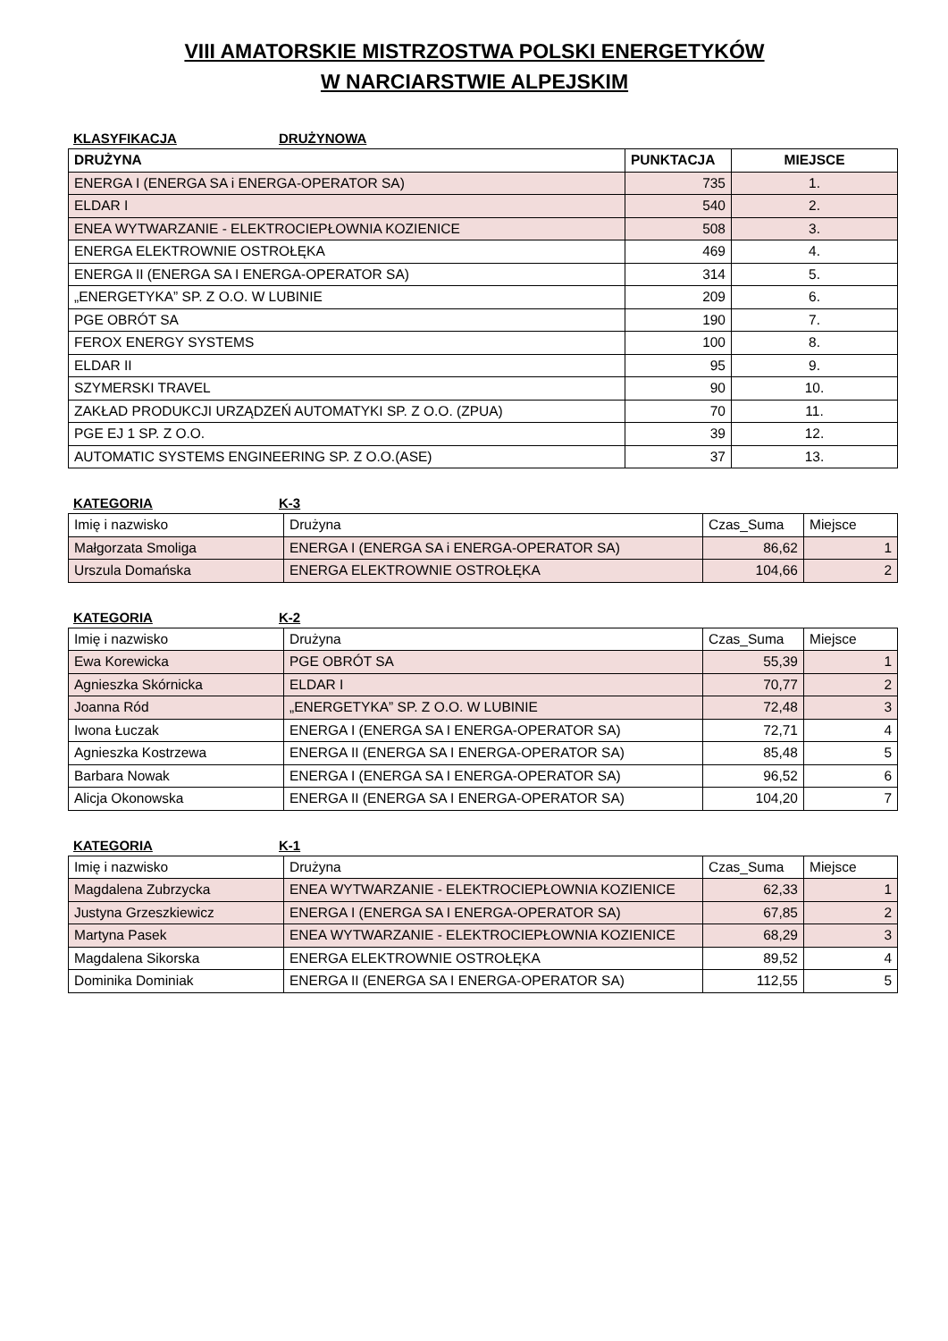VIII AMATORSKIE MISTRZOSTWA POLSKI ENERGETYKÓW
W NARCIARSTWIE ALPEJSKIM
KLASYFIKACJA DRUŻYNOWA
| DRUŻYNA | PUNKTACJA | MIEJSCE |
| --- | --- | --- |
| ENERGA I (ENERGA SA i ENERGA-OPERATOR SA) | 735 | 1. |
| ELDAR I | 540 | 2. |
| ENEA WYTWARZANIE - ELEKTROCIEPŁOWNIA KOZIENICE | 508 | 3. |
| ENERGA ELEKTROWNIE OSTROŁĘKA | 469 | 4. |
| ENERGA II (ENERGA SA I ENERGA-OPERATOR SA) | 314 | 5. |
| „ENERGETYKA” SP. Z O.O. W LUBINIE | 209 | 6. |
| PGE OBRÓT SA | 190 | 7. |
| FEROX ENERGY SYSTEMS | 100 | 8. |
| ELDAR II | 95 | 9. |
| SZYMERSKI TRAVEL | 90 | 10. |
| ZAKŁAD PRODUKCJI URZĄDZEŃ AUTOMATYKI SP. Z O.O. (ZPUA) | 70 | 11. |
| PGE EJ 1 SP. Z O.O. | 39 | 12. |
| AUTOMATIC SYSTEMS ENGINEERING SP. Z O.O.(ASE) | 37 | 13. |
KATEGORIA K-3
| Imię i nazwisko | Drużyna | Czas_Suma | Miejsce |
| --- | --- | --- | --- |
| Małgorzata Smoliga | ENERGA I (ENERGA SA i ENERGA-OPERATOR SA) | 86,62 | 1 |
| Urszula Domańska | ENERGA ELEKTROWNIE OSTROŁĘKA | 104,66 | 2 |
KATEGORIA K-2
| Imię i nazwisko | Drużyna | Czas_Suma | Miejsce |
| --- | --- | --- | --- |
| Ewa Korewicka | PGE OBRÓT SA | 55,39 | 1 |
| Agnieszka Skórnicka | ELDAR I | 70,77 | 2 |
| Joanna Ród | „ENERGETYKA” SP. Z O.O. W LUBINIE | 72,48 | 3 |
| Iwona Łuczak | ENERGA I (ENERGA SA I ENERGA-OPERATOR SA) | 72,71 | 4 |
| Agnieszka Kostrzewa | ENERGA II (ENERGA SA I ENERGA-OPERATOR SA) | 85,48 | 5 |
| Barbara Nowak | ENERGA I (ENERGA SA I ENERGA-OPERATOR SA) | 96,52 | 6 |
| Alicja Okonowska | ENERGA II (ENERGA SA I ENERGA-OPERATOR SA) | 104,20 | 7 |
KATEGORIA K-1
| Imię i nazwisko | Drużyna | Czas_Suma | Miejsce |
| --- | --- | --- | --- |
| Magdalena Zubrzycka | ENEA WYTWARZANIE - ELEKTROCIEPŁOWNIA KOZIENICE | 62,33 | 1 |
| Justyna Grzeszkiewicz | ENERGA I (ENERGA SA I ENERGA-OPERATOR SA) | 67,85 | 2 |
| Martyna Pasek | ENEA WYTWARZANIE - ELEKTROCIEPŁOWNIA KOZIENICE | 68,29 | 3 |
| Magdalena Sikorska | ENERGA ELEKTROWNIE OSTROŁĘKA | 89,52 | 4 |
| Dominika Dominiak | ENERGA II (ENERGA SA I ENERGA-OPERATOR SA) | 112,55 | 5 |